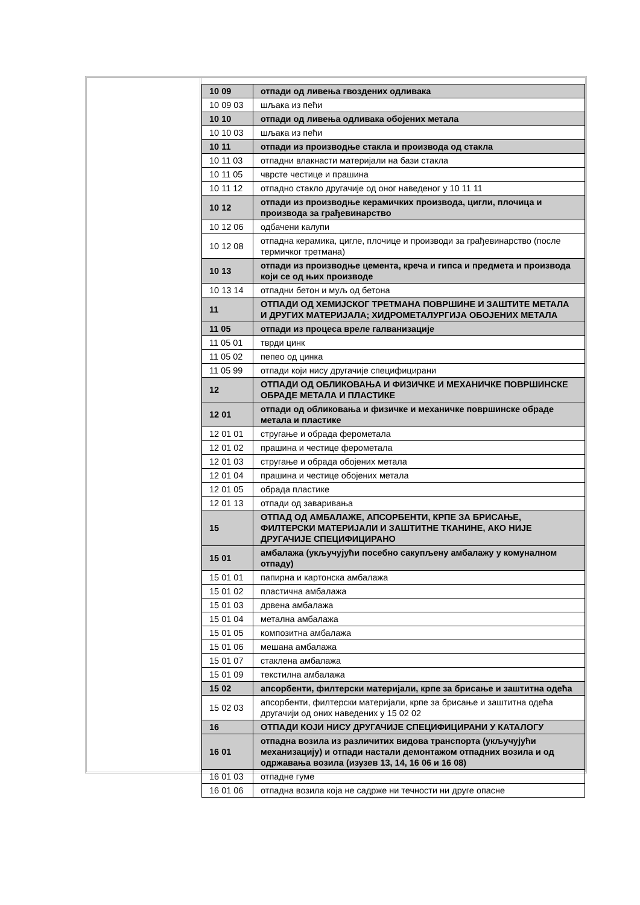| 10 09 | отпади од ливења гвоздених одливака |
| 10 09 03 | шљака из пећи |
| 10 10 | отпади од ливења одливака обојених метала |
| 10 10 03 | шљака из пећи |
| 10 11 | отпади из производње стакла и производа од стакла |
| 10 11 03 | отпадни влакнасти материјали на бази стакла |
| 10 11 05 | чврсте честице и прашина |
| 10 11 12 | отпадно стакло другачије од оног наведеног у 10 11 11 |
| 10 12 | отпади из производње керамичких производа, цигли, плочица и производа за грађевинарство |
| 10 12 06 | одбачени калупи |
| 10 12 08 | отпадна керамика, цигле, плочице и производи за грађевинарство (после термичког третмана) |
| 10 13 | отпади из производње цемента, креча и гипса и предмета и производа који се од њих производе |
| 10 13 14 | отпадни бетон и муљ од бетона |
| 11 | ОТПАДИ ОД ХЕМИЈСКОГ ТРЕТМАНА ПОВРШИНЕ И ЗАШТИТЕ МЕТАЛА И ДРУГИХ МАТЕРИЈАЛА; ХИДРОМЕТАЛУРГИЈА ОБОЈЕНИХ МЕТАЛА |
| 11 05 | отпади из процеса вреле галванизације |
| 11 05 01 | тврди цинк |
| 11 05 02 | пепео од цинка |
| 11 05 99 | отпади који нису другачије специфицирани |
| 12 | ОТПАДИ ОД ОБЛИКОВАЊА И ФИЗИЧКЕ И МЕХАНИЧКЕ ПОВРШИНСКЕ ОБРАДЕ МЕТАЛА И ПЛАСТИКЕ |
| 12 01 | отпади од обликовања и физичке и механичке површинске обраде метала и пластике |
| 12 01 01 | стругање и обрада ферометала |
| 12 01 02 | прашина и честице ферометала |
| 12 01 03 | стругање и обрада обојених метала |
| 12 01 04 | прашина и честице обојених метала |
| 12 01 05 | обрада пластике |
| 12 01 13 | отпади од заваривања |
| 15 | ОТПАД ОД АМБАЛАЖЕ, АПСОРБЕНТИ, КРПЕ ЗА БРИСАЊЕ, ФИЛТЕРСКИ МАТЕРИЈАЛИ И ЗАШТИТНЕ ТКАНИНЕ, АКО НИЈЕ ДРУГАЧИЈЕ СПЕЦИФИЦИРАНО |
| 15 01 | амбалажа (укључујући посебно сакупљену амбалажу у комуналном отпаду) |
| 15 01 01 | папирна и картонска амбалажа |
| 15 01 02 | пластична амбалажа |
| 15 01 03 | дрвена амбалажа |
| 15 01 04 | метална амбалажа |
| 15 01 05 | композитна амбалажа |
| 15 01 06 | мешана амбалажа |
| 15 01 07 | стаклена амбалажа |
| 15 01 09 | текстилна амбалажа |
| 15 02 | апсорбенти, филтерски материјали, крпе за брисање и заштитна одећа |
| 15 02 03 | апсорбенти, филтерски материјали, крпе за брисање и заштитна одећа другачији од оних наведених у 15 02 02 |
| 16 | ОТПАДИ КОЈИ НИСУ ДРУГАЧИЈЕ СПЕЦИФИЦИРАНИ У КАТАЛОГУ |
| 16 01 | отпадна возила из различитих видова транспорта (укључујући механизацију) и отпади настали демонтажом отпадних возила и од одржавања возила (изузев 13, 14, 16 06 и 16 08) |
| 16 01 03 | отпадне гуме |
| 16 01 06 | отпадна возила која не садрже ни течности ни друге опасне |